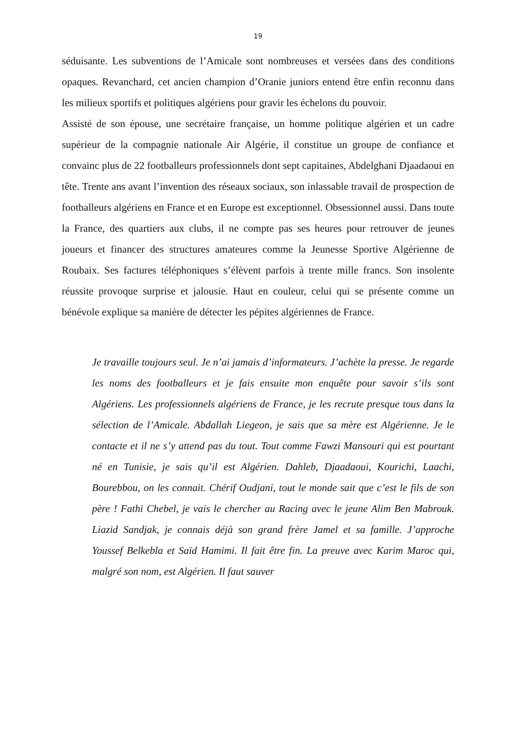19
séduisante. Les subventions de l’Amicale sont nombreuses et versées dans des conditions opaques. Revanchard, cet ancien champion d’Oranie juniors entend être enfin reconnu dans les milieux sportifs et politiques algériens pour gravir les échelons du pouvoir.
Assisté de son épouse, une secrétaire française, un homme politique algérien et un cadre supérieur de la compagnie nationale Air Algérie, il constitue un groupe de confiance et convainc plus de 22 footballeurs professionnels dont sept capitaines, Abdelghani Djaadaoui en tête. Trente ans avant l’invention des réseaux sociaux, son inlassable travail de prospection de footballeurs algériens en France et en Europe est exceptionnel. Obsessionnel aussi. Dans toute la France, des quartiers aux clubs, il ne compte pas ses heures pour retrouver de jeunes joueurs et financer des structures amateures comme la Jeunesse Sportive Algérienne de Roubaix. Ses factures téléphoniques s’élèvent parfois à trente mille francs. Son insolente réussite provoque surprise et jalousie. Haut en couleur, celui qui se présente comme un bénévole explique sa manière de détecter les pépites algériennes de France.
Je travaille toujours seul. Je n’ai jamais d’informateurs. J’achète la presse. Je regarde les noms des footballeurs et je fais ensuite mon enquête pour savoir s’ils sont Algériens. Les professionnels algériens de France, je les recrute presque tous dans la sélection de l’Amicale. Abdallah Liegeon, je sais que sa mère est Algérienne. Je le contacte et il ne s’y attend pas du tout. Tout comme Fawzi Mansouri qui est pourtant né en Tunisie, je sais qu’il est Algérien. Dahleb, Djaadaoui, Kourichi, Laachi, Bourebbou, on les connait. Chérif Oudjani, tout le monde sait que c’est le fils de son père ! Fathi Chebel, je vais le chercher au Racing avec le jeune Alim Ben Mabrouk. Liazid Sandjak, je connais déjà son grand frère Jamel et sa famille. J’approche Youssef Belkebla et Saïd Hamimi. Il fait être fin. La preuve avec Karim Maroc qui, malgré son nom, est Algérien. Il faut sauver